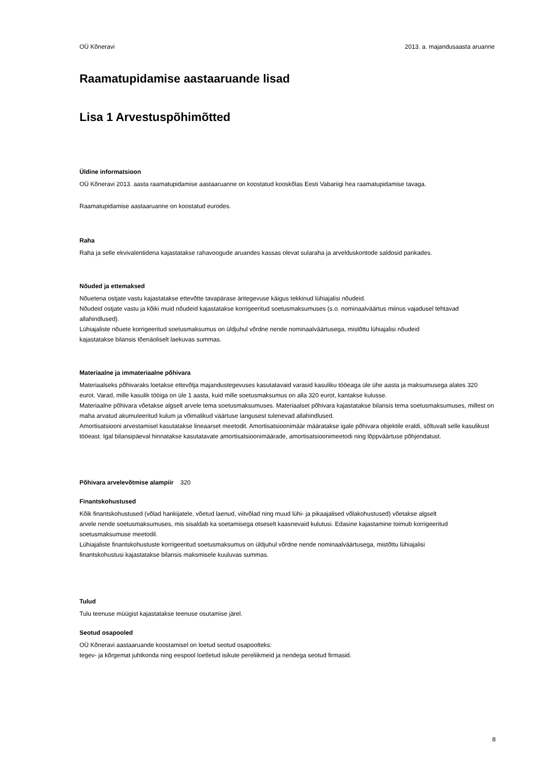OÜ Kõneravi 2013. a. majandusaasta aruanne
Raamatupidamise aastaaruande lisad
Lisa 1 Arvestuspõhimõtted
Üldine informatsioon
OÜ Kõneravi 2013. aasta raamatupidamise aastaaruanne on koostatud kooskõlas Eesti Vabariigi hea raamatupidamise tavaga.
Raamatupidamise aastaaruanne on koostatud eurodes.
Raha
Raha ja selle ekvivalentidena kajastatakse rahavoogude aruandes kassas olevat sularaha ja arvelduskontode saldosid pankades.
Nõuded ja ettemaksed
Nõuetena ostjate vastu kajastatakse ettevõtte tavapärase äritegevuse käigus tekkinud lühiajalisi nõudeid.
Nõudeid ostjate vastu ja kõiki muid nõudeid kajastatakse korrigeeritud soetusmaksumuses (s.o. nominaalväärtus miinus vajadusel tehtavad allahindlused).
Lühiajaliste nõuete korrigeeritud soetusmaksumus on üldjuhul võrdne nende nominaalväärtusega, mistõttu lühiajalisi nõudeid
kajastatakse bilansis tõenäoliselt laekuvas summas.
Materiaalne ja immateriaalne põhivara
Materiaalseks põhivaraks loetakse ettevõtja majandustegevuses kasutatavaid varasid kasuliku tööeaga üle ühe aasta ja maksumusega alates 320 eurot. Varad, mille kasulik tööiga on üle 1 aasta, kuid mille soetusmaksumus on alla 320 eurot, kantakse kulusse.
Materiaalne põhivara võetakse algselt arvele tema soetusmaksumuses. Materiaalset põhivara kajastatakse bilansis tema soetusmaksumuses, millest on maha arvatud akumuleeritud kulum ja võimalikud väärtuse langusest tulenevad allahindlused.
Amortisatsiooni arvestamisel kasutatakse lineaarset meetodit. Amortisatsioonimäär määratakse igale põhivara objektile eraldi, sõltuvalt selle kasulikust tööeast. Igal bilansipäeval hinnatakse kasutatavate amortisatsioonimäärade, amortisatsioonimeetodi ning lõppväärtuse põhjendatust.
Põhivara arvelevõtmise alampiir 320
Finantskohustused
Kõik finantskohustused (võlad hankijatele, võetud laenud, viitvõlad ning muud lühi- ja pikaajalised võlakohustused) võetakse algselt
arvele nende soetusmaksumuses, mis sisaldab ka soetamisega otseselt kaasnevaid kulutusi. Edasine kajastamine toimub korrigeeritud soetusmaksumuse meetodil.
Lühiajaliste finantskohustuste korrigeeritud soetusmaksumus on üldjuhul võrdne nende nominaalväärtusega, mistõttu lühiajalisi
finantskohustusi kajastatakse bilansis maksmisele kuuluvas summas.
Tulud
Tulu teenuse müügist kajastatakse teenuse osutamise järel.
Seotud osapooled
OÜ Kõneravi aastaaruande koostamisel on loetud seotud osapoolteks:
tegev- ja kõrgemat juhtkonda ning eespool loetletud isikute pereliikmeid ja nendega seotud firmasid.
8